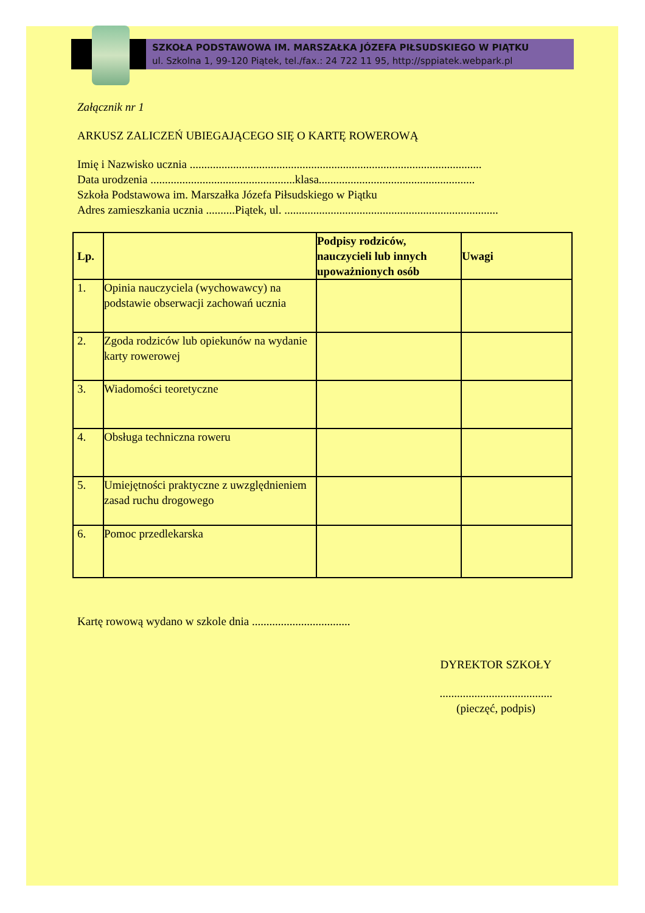SZKOŁA PODSTAWOWA IM. MARSZAŁKA JÓZEFA PIŁSUDSKIEGO W PIĄTKU
ul. Szkolna 1, 99-120 Piątek, tel./fax.: 24 722 11 95, http://sppiatek.webpark.pl
Załącznik nr 1
ARKUSZ ZALICZEŃ UBIEGAJĄCEGO SIĘ O KARTĘ ROWEROWĄ
Imię i Nazwisko ucznia .....................................................................................................
Data urodzenia ..................................................klasa......................................................
Szkoła Podstawowa im. Marszałka Józefa Piłsudskiego w Piątku
Adres zamieszkania ucznia ..........Piątek, ul. ..........................................................................
| Lp. | | Podpisy rodziców, nauczycieli lub innych upoważnionych osób | Uwagi |
| --- | --- | --- | --- |
| 1. | Opinia nauczyciela (wychowawcy) na podstawie obserwacji zachowań ucznia | | |
| 2. | Zgoda rodziców lub opiekunów na wydanie karty rowerowej | | |
| 3. | Wiadomości teoretyczne | | |
| 4. | Obsługa techniczna roweru | | |
| 5. | Umiejętności praktyczne z uwzględnieniem zasad ruchu drogowego | | |
| 6. | Pomoc przedlekarska | | |
Kartę rowową wydano w szkole dnia ..................................
DYREKTOR SZKOŁY
.......................................
(pieczęć, podpis)